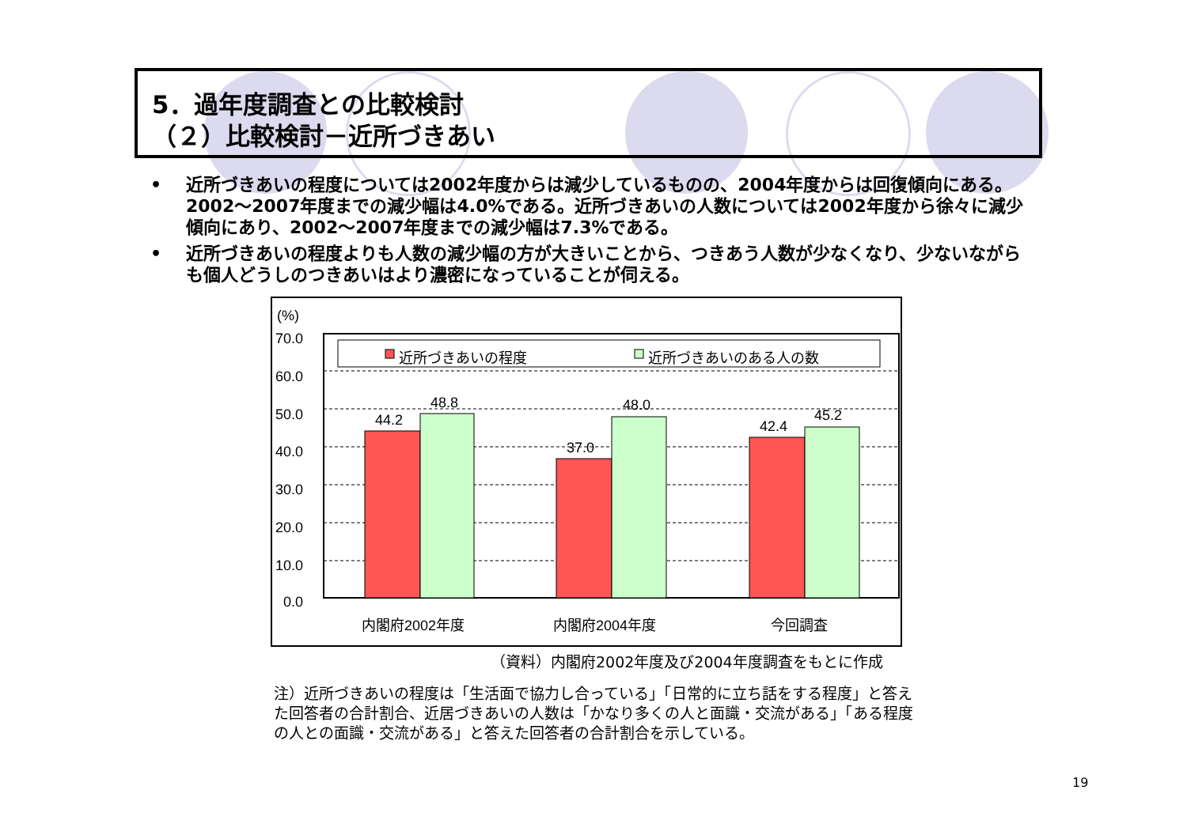5．過年度調査との比較検討
（２）比較検討－近所づきあい
• 近所づきあいの程度については2002年度からは減少しているものの、2004年度からは回復傾向にある。2002～2007年度までの減少幅は4.0%である。近所づきあいの人数については2002年度から徐々に減少傾向にあり、2002～2007年度までの減少幅は7.3%である。
• 近所づきあいの程度よりも人数の減少幅の方が大きいことから、つきあう人数が少なくなり、少ないながらも個人どうしのつきあいはより濃密になっていることが伺える。
(%)
70.0
60.0
50.0
40.0
30.0
20.0
10.0
0.0
近所づきあいの程度
近所づきあいのある人の数
44.2
48.8
37.0
48.0
42.4
45.2
内閣府2002年度
内閣府2004年度
今回調査
（資料）内閣府2002年度及び2004年度調査をもとに作成
注）近所づきあいの程度は「生活面で協力し合っている」「日常的に立ち話をする程度」と答えた回答者の合計割合、近居づきあいの人数は「かなり多くの人と面識・交流がある」「ある程度の人との面識・交流がある」と答えた回答者の合計割合を示している。
19